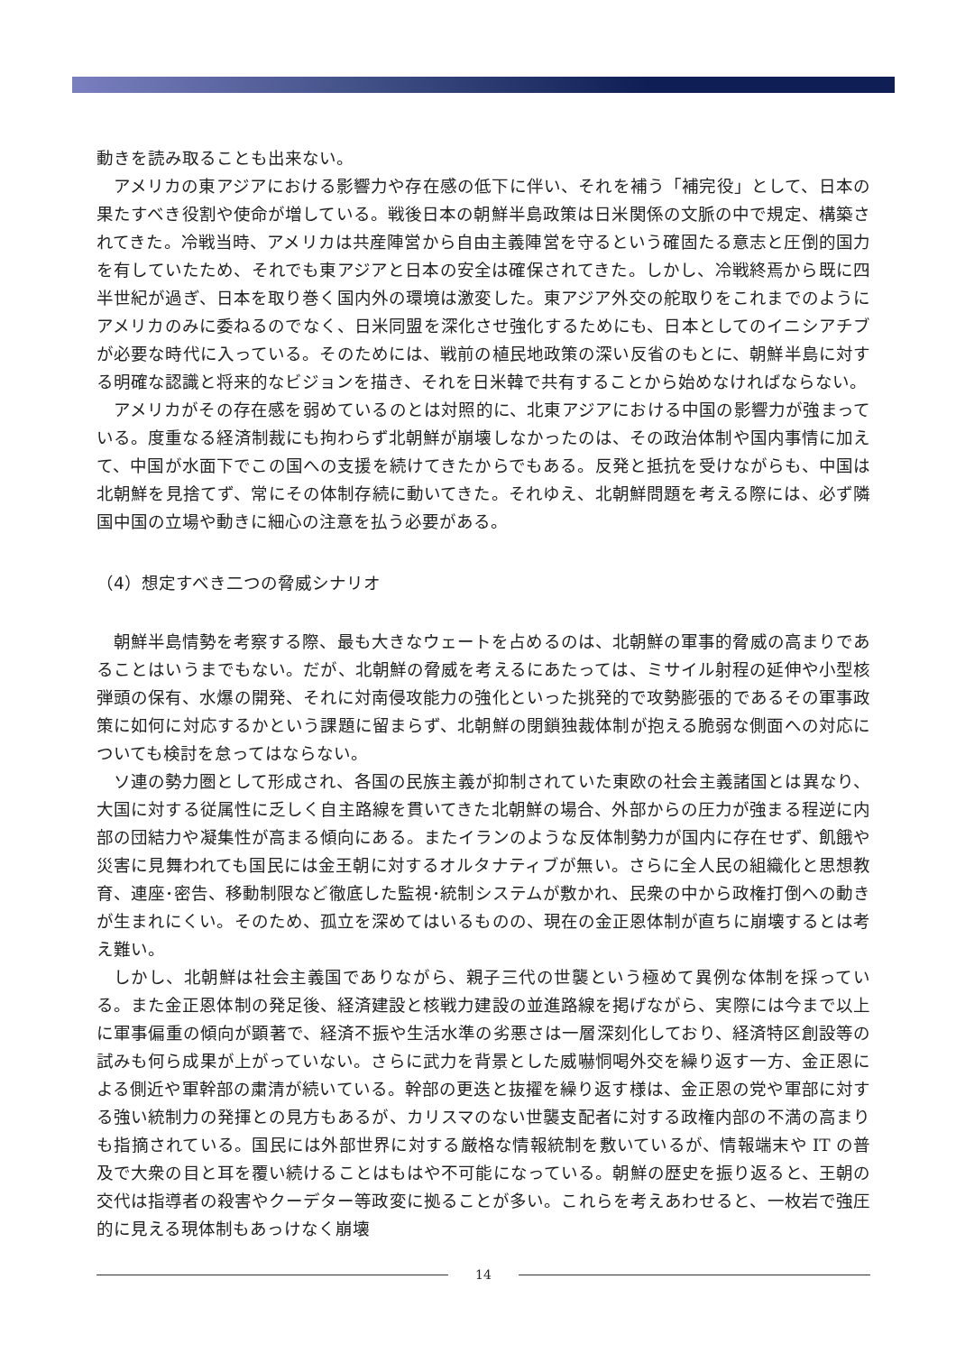動きを読み取ることも出来ない。
アメリカの東アジアにおける影響力や存在感の低下に伴い、それを補う「補完役」として、日本の果たすべき役割や使命が増している。戦後日本の朝鮮半島政策は日米関係の文脈の中で規定、構築されてきた。冷戦当時、アメリカは共産陣営から自由主義陣営を守るという確固たる意志と圧倒的国力を有していたため、それでも東アジアと日本の安全は確保されてきた。しかし、冷戦終焉から既に四半世紀が過ぎ、日本を取り巻く国内外の環境は激変した。東アジア外交の舵取りをこれまでのようにアメリカのみに委ねるのでなく、日米同盟を深化させ強化するためにも、日本としてのイニシアチブが必要な時代に入っている。そのためには、戦前の植民地政策の深い反省のもとに、朝鮮半島に対する明確な認識と将来的なビジョンを描き、それを日米韓で共有することから始めなければならない。
アメリカがその存在感を弱めているのとは対照的に、北東アジアにおける中国の影響力が強まっている。度重なる経済制裁にも拘わらず北朝鮮が崩壊しなかったのは、その政治体制や国内事情に加えて、中国が水面下でこの国への支援を続けてきたからでもある。反発と抵抗を受けながらも、中国は北朝鮮を見捨てず、常にその体制存続に動いてきた。それゆえ、北朝鮮問題を考える際には、必ず隣国中国の立場や動きに細心の注意を払う必要がある。
（4）想定すべき二つの脅威シナリオ
朝鮮半島情勢を考察する際、最も大きなウェートを占めるのは、北朝鮮の軍事的脅威の高まりであることはいうまでもない。だが、北朝鮮の脅威を考えるにあたっては、ミサイル射程の延伸や小型核弾頭の保有、水爆の開発、それに対南侵攻能力の強化といった挑発的で攻勢膨張的であるその軍事政策に如何に対応するかという課題に留まらず、北朝鮮の閉鎖独裁体制が抱える脆弱な側面への対応についても検討を怠ってはならない。
ソ連の勢力圏として形成され、各国の民族主義が抑制されていた東欧の社会主義諸国とは異なり、大国に対する従属性に乏しく自主路線を貫いてきた北朝鮮の場合、外部からの圧力が強まる程逆に内部の団結力や凝集性が高まる傾向にある。またイランのような反体制勢力が国内に存在せず、飢餓や災害に見舞われても国民には金王朝に対するオルタナティブが無い。さらに全人民の組織化と思想教育、連座･密告、移動制限など徹底した監視･統制システムが敷かれ、民衆の中から政権打倒への動きが生まれにくい。そのため、孤立を深めてはいるものの、現在の金正恩体制が直ちに崩壊するとは考え難い。
しかし、北朝鮮は社会主義国でありながら、親子三代の世襲という極めて異例な体制を採っている。また金正恩体制の発足後、経済建設と核戦力建設の並進路線を掲げながら、実際には今まで以上に軍事偏重の傾向が顕著で、経済不振や生活水準の劣悪さは一層深刻化しており、経済特区創設等の試みも何ら成果が上がっていない。さらに武力を背景とした威嚇恫喝外交を繰り返す一方、金正恩による側近や軍幹部の粛清が続いている。幹部の更迭と抜擢を繰り返す様は、金正恩の党や軍部に対する強い統制力の発揮との見方もあるが、カリスマのない世襲支配者に対する政権内部の不満の高まりも指摘されている。国民には外部世界に対する厳格な情報統制を敷いているが、情報端末や IT の普及で大衆の目と耳を覆い続けることはもはや不可能になっている。朝鮮の歴史を振り返ると、王朝の交代は指導者の殺害やクーデター等政変に拠ることが多い。これらを考えあわせると、一枚岩で強圧的に見える現体制もあっけなく崩壊
14